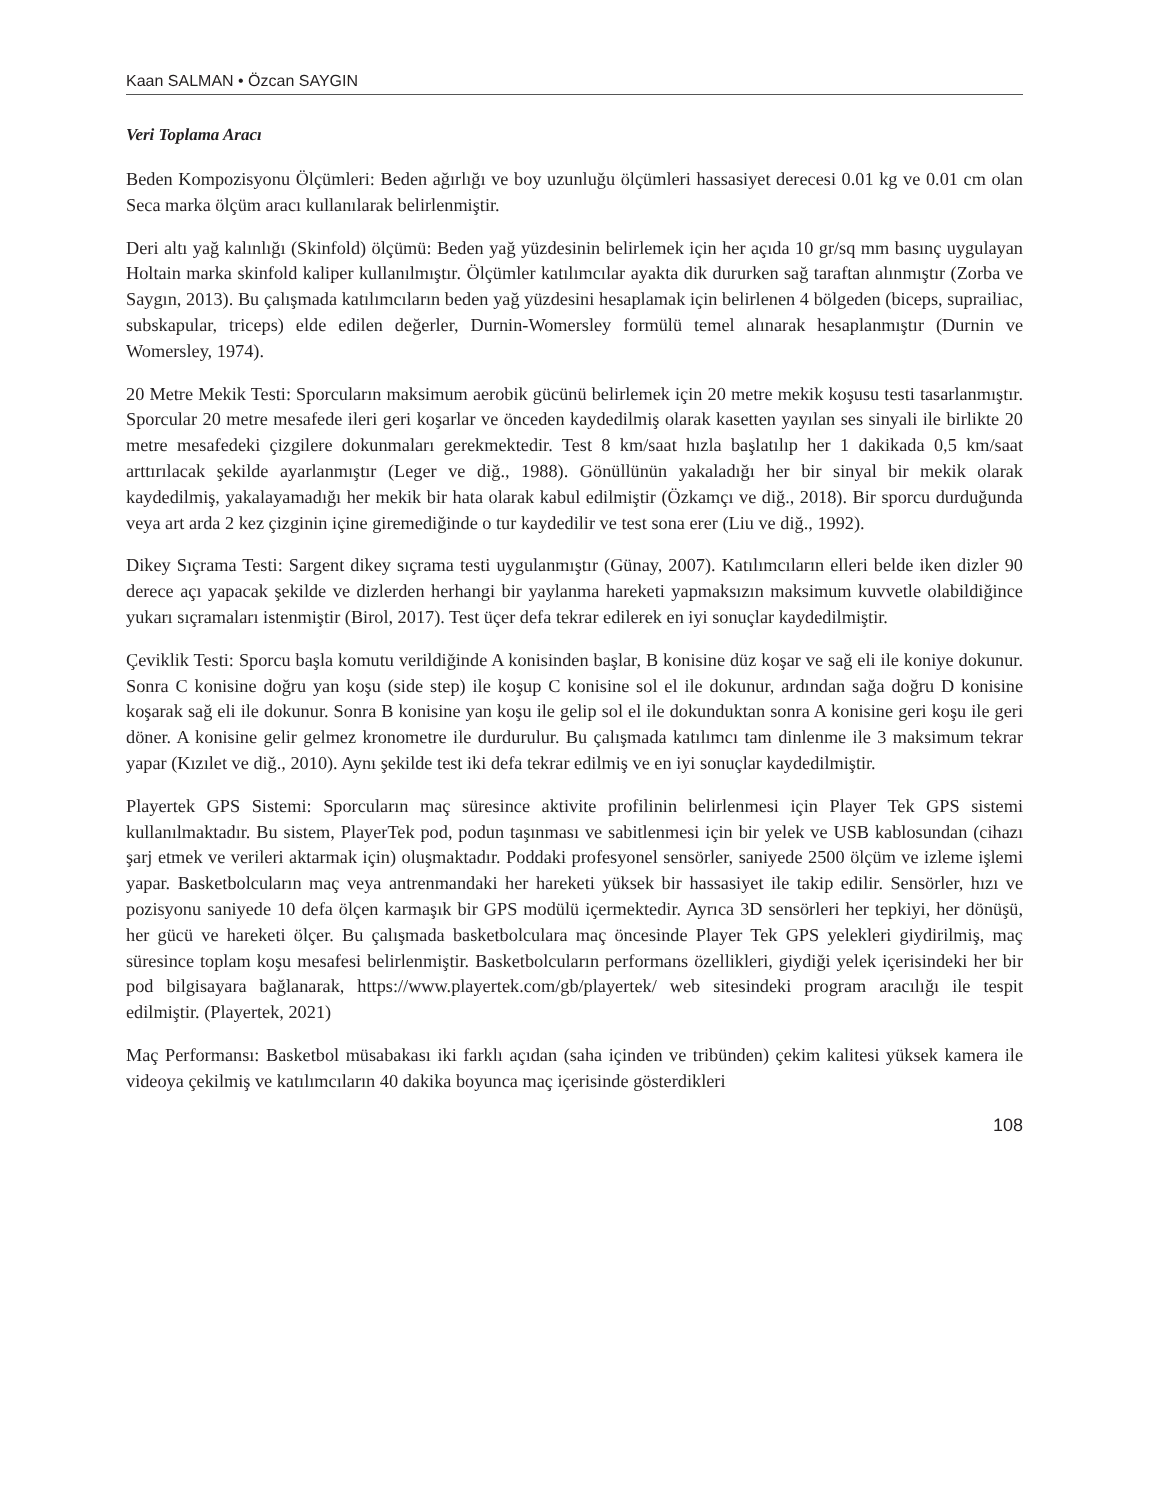Kaan SALMAN • Özcan SAYGIN
Veri Toplama Aracı
Beden Kompozisyonu Ölçümleri: Beden ağırlığı ve boy uzunluğu ölçümleri hassasiyet derecesi 0.01 kg ve 0.01 cm olan Seca marka ölçüm aracı kullanılarak belirlenmiştir.
Deri altı yağ kalınlığı (Skinfold) ölçümü: Beden yağ yüzdesinin belirlemek için her açıda 10 gr/sq mm basınç uygulayan Holtain marka skinfold kaliper kullanılmıştır. Ölçümler katılımcılar ayakta dik dururken sağ taraftan alınmıştır (Zorba ve Saygın, 2013). Bu çalışmada katılımcıların beden yağ yüzdesini hesaplamak için belirlenen 4 bölgeden (biceps, suprailiac, subskapular, triceps) elde edilen değerler, Durnin-Womersley formülü temel alınarak hesaplanmıştır (Durnin ve Womersley, 1974).
20 Metre Mekik Testi: Sporcuların maksimum aerobik gücünü belirlemek için 20 metre mekik koşusu testi tasarlanmıştır. Sporcular 20 metre mesafede ileri geri koşarlar ve önceden kaydedilmiş olarak kasetten yayılan ses sinyali ile birlikte 20 metre mesafedeki çizgilere dokunmaları gerekmektedir. Test 8 km/saat hızla başlatılıp her 1 dakikada 0,5 km/saat arttırılacak şekilde ayarlanmıştır (Leger ve diğ., 1988). Gönüllünün yakaladığı her bir sinyal bir mekik olarak kaydedilmiş, yakalayamadığı her mekik bir hata olarak kabul edilmiştir (Özkamçı ve diğ., 2018). Bir sporcu durduğunda veya art arda 2 kez çizginin içine giremediğinde o tur kaydedilir ve test sona erer (Liu ve diğ., 1992).
Dikey Sıçrama Testi: Sargent dikey sıçrama testi uygulanmıştır (Günay, 2007). Katılımcıların elleri belde iken dizler 90 derece açı yapacak şekilde ve dizlerden herhangi bir yaylanma hareketi yapmaksızın maksimum kuvvetle olabildiğince yukarı sıçramaları istenmiştir (Birol, 2017). Test üçer defa tekrar edilerek en iyi sonuçlar kaydedilmiştir.
Çeviklik Testi: Sporcu başla komutu verildiğinde A konisinden başlar, B konisine düz koşar ve sağ eli ile koniye dokunur. Sonra C konisine doğru yan koşu (side step) ile koşup C konisine sol el ile dokunur, ardından sağa doğru D konisine koşarak sağ eli ile dokunur. Sonra B konisine yan koşu ile gelip sol el ile dokunduktan sonra A konisine geri koşu ile geri döner. A konisine gelir gelmez kronometre ile durdurulur. Bu çalışmada katılımcı tam dinlenme ile 3 maksimum tekrar yapar (Kızılet ve diğ., 2010). Aynı şekilde test iki defa tekrar edilmiş ve en iyi sonuçlar kaydedilmiştir.
Playertek GPS Sistemi: Sporcuların maç süresince aktivite profilinin belirlenmesi için Player Tek GPS sistemi kullanılmaktadır. Bu sistem, PlayerTek pod, podun taşınması ve sabitlenmesi için bir yelek ve USB kablosundan (cihazı şarj etmek ve verileri aktarmak için) oluşmaktadır. Poddaki profesyonel sensörler, saniyede 2500 ölçüm ve izleme işlemi yapar. Basketbolcuların maç veya antrenmandaki her hareketi yüksek bir hassasiyet ile takip edilir. Sensörler, hızı ve pozisyonu saniyede 10 defa ölçen karmaşık bir GPS modülü içermektedir. Ayrıca 3D sensörleri her tepkiyi, her dönüşü, her gücü ve hareketi ölçer. Bu çalışmada basketbolculara maç öncesinde Player Tek GPS yelekleri giydirilmiş, maç süresince toplam koşu mesafesi belirlenmiştir. Basketbolcuların performans özellikleri, giydiği yelek içerisindeki her bir pod bilgisayara bağlanarak, https://www.playertek.com/gb/playertek/ web sitesindeki program aracılığı ile tespit edilmiştir. (Playertek, 2021)
Maç Performansı: Basketbol müsabakası iki farklı açıdan (saha içinden ve tribünden) çekim kalitesi yüksek kamera ile videoya çekilmiş ve katılımcıların 40 dakika boyunca maç içerisinde gösterdikleri
108